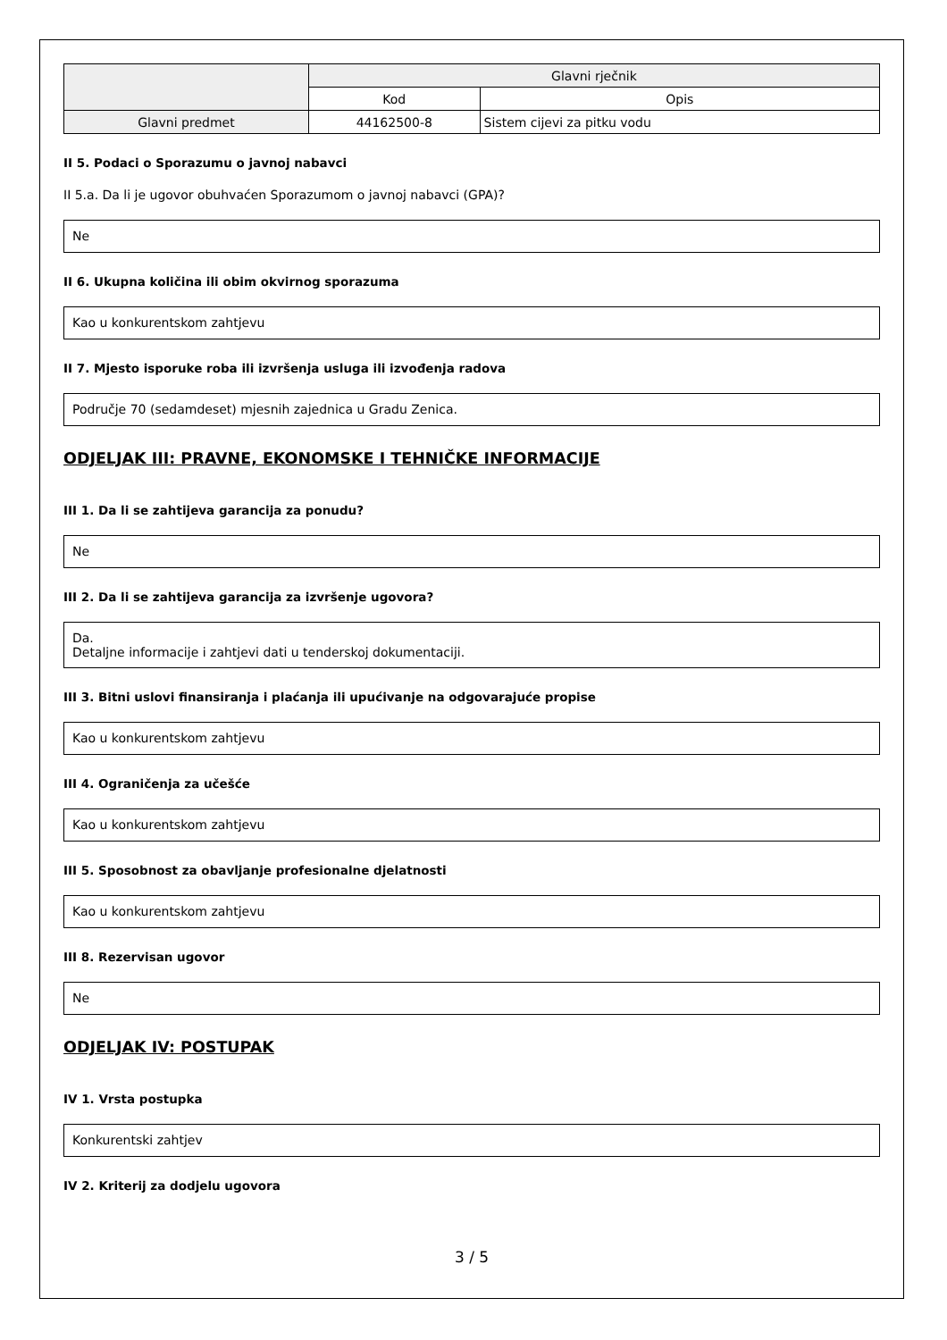| | Glavni rječnik | |
| | Kod | Opis |
| Glavni predmet | 44162500-8 | Sistem cijevi za pitku vodu |
II 5. Podaci o Sporazumu o javnoj nabavci
II 5.a. Da li je ugovor obuhvaćen Sporazumom o javnoj nabavci (GPA)?
Ne
II 6. Ukupna količina ili obim okvirnog sporazuma
Kao u konkurentskom zahtjevu
II 7. Mjesto isporuke roba ili izvršenja usluga ili izvođenja radova
Područje 70 (sedamdeset) mjesnih zajednica u Gradu Zenica.
ODJELJAK III: PRAVNE, EKONOMSKE I TEHNIČKE INFORMACIJE
III 1. Da li se zahtijeva garancija za ponudu?
Ne
III 2. Da li se zahtijeva garancija za izvršenje ugovora?
Da.
Detaljne informacije i zahtjevi dati u tenderskoj dokumentaciji.
III 3. Bitni uslovi finansiranja i plaćanja ili upućivanje na odgovarajuće propise
Kao u konkurentskom zahtjevu
III 4. Ograničenja za učešće
Kao u konkurentskom zahtjevu
III 5. Sposobnost za obavljanje profesionalne djelatnosti
Kao u konkurentskom zahtjevu
III 8. Rezervisan ugovor
Ne
ODJELJAK IV: POSTUPAK
IV 1. Vrsta postupka
Konkurentski zahtjev
IV 2. Kriterij za dodjelu ugovora
3 / 5